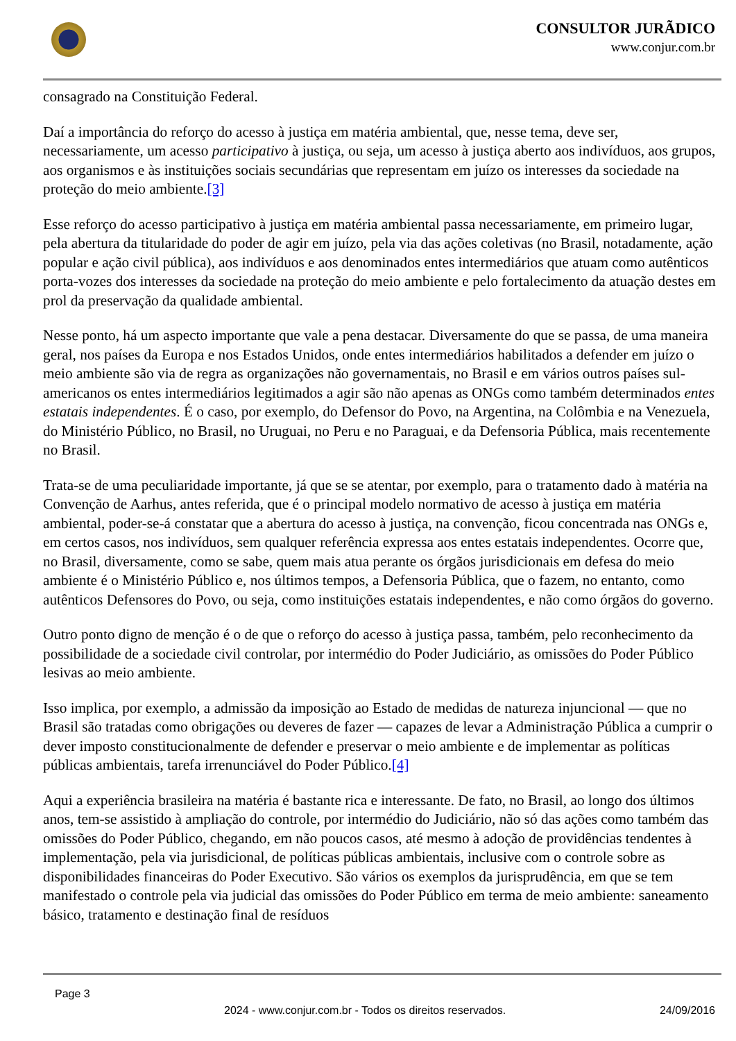CONSULTOR JURÃDICO
www.conjur.com.br
consagrado na Constituição Federal.
Daí a importância do reforço do acesso à justiça em matéria ambiental, que, nesse tema, deve ser, necessariamente, um acesso participativo à justiça, ou seja, um acesso à justiça aberto aos indivíduos, aos grupos, aos organismos e às instituições sociais secundárias que representam em juízo os interesses da sociedade na proteção do meio ambiente.[3]
Esse reforço do acesso participativo à justiça em matéria ambiental passa necessariamente, em primeiro lugar, pela abertura da titularidade do poder de agir em juízo, pela via das ações coletivas (no Brasil, notadamente, ação popular e ação civil pública), aos indivíduos e aos denominados entes intermediários que atuam como autênticos porta-vozes dos interesses da sociedade na proteção do meio ambiente e pelo fortalecimento da atuação destes em prol da preservação da qualidade ambiental.
Nesse ponto, há um aspecto importante que vale a pena destacar. Diversamente do que se passa, de uma maneira geral, nos países da Europa e nos Estados Unidos, onde entes intermediários habilitados a defender em juízo o meio ambiente são via de regra as organizações não governamentais, no Brasil e em vários outros países sul-americanos os entes intermediários legitimados a agir são não apenas as ONGs como também determinados entes estatais independentes. É o caso, por exemplo, do Defensor do Povo, na Argentina, na Colômbia e na Venezuela, do Ministério Público, no Brasil, no Uruguai, no Peru e no Paraguai, e da Defensoria Pública, mais recentemente no Brasil.
Trata-se de uma peculiaridade importante, já que se se atentar, por exemplo, para o tratamento dado à matéria na Convenção de Aarhus, antes referida, que é o principal modelo normativo de acesso à justiça em matéria ambiental, poder-se-á constatar que a abertura do acesso à justiça, na convenção, ficou concentrada nas ONGs e, em certos casos, nos indivíduos, sem qualquer referência expressa aos entes estatais independentes. Ocorre que, no Brasil, diversamente, como se sabe, quem mais atua perante os órgãos jurisdicionais em defesa do meio ambiente é o Ministério Público e, nos últimos tempos, a Defensoria Pública, que o fazem, no entanto, como autênticos Defensores do Povo, ou seja, como instituições estatais independentes, e não como órgãos do governo.
Outro ponto digno de menção é o de que o reforço do acesso à justiça passa, também, pelo reconhecimento da possibilidade de a sociedade civil controlar, por intermédio do Poder Judiciário, as omissões do Poder Público lesivas ao meio ambiente.
Isso implica, por exemplo, a admissão da imposição ao Estado de medidas de natureza injuncional — que no Brasil são tratadas como obrigações ou deveres de fazer — capazes de levar a Administração Pública a cumprir o dever imposto constitucionalmente de defender e preservar o meio ambiente e de implementar as políticas públicas ambientais, tarefa irrenunciável do Poder Público.[4]
Aqui a experiência brasileira na matéria é bastante rica e interessante. De fato, no Brasil, ao longo dos últimos anos, tem-se assistido à ampliação do controle, por intermédio do Judiciário, não só das ações como também das omissões do Poder Público, chegando, em não poucos casos, até mesmo à adoção de providências tendentes à implementação, pela via jurisdicional, de políticas públicas ambientais, inclusive com o controle sobre as disponibilidades financeiras do Poder Executivo. São vários os exemplos da jurisprudência, em que se tem manifestado o controle pela via judicial das omissões do Poder Público em terma de meio ambiente: saneamento básico, tratamento e destinação final de resíduos
Page 3
2024 - www.conjur.com.br - Todos os direitos reservados. 24/09/2016